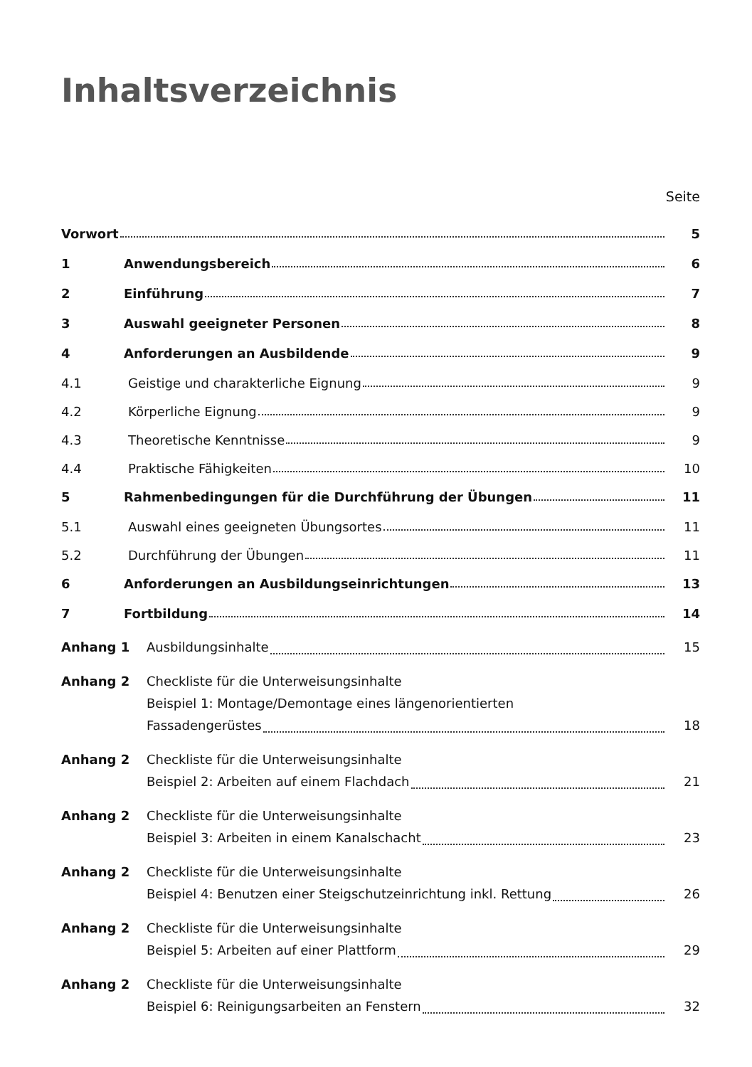Inhaltsverzeichnis
Seite
Vorwort
5
1
Anwendungsbereich
6
2
Einführung
7
3
Auswahl geeigneter Personen
8
4
Anforderungen an Ausbildende
9
4.1
Geistige und charakterliche Eignung
9
4.2
Körperliche Eignung
9
4.3
Theoretische Kenntnisse
9
4.4
Praktische Fähigkeiten
10
5
Rahmenbedingungen für die Durchführung der Übungen
11
5.1
Auswahl eines geeigneten Übungsortes
11
5.2
Durchführung der Übungen
11
6
Anforderungen an Ausbildungseinrichtungen
13
7
Fortbildung
14
Anhang 1
Ausbildungsinhalte 15
Anhang 2
Checkliste für die Unterweisungsinhalte
Beispiel 1: Montage/Demontage eines längenorientierten
Fassadengerüstes 18
Anhang 2
Checkliste für die Unterweisungsinhalte
Beispiel 2: Arbeiten auf einem Flachdach 21
Anhang 2
Checkliste für die Unterweisungsinhalte
Beispiel 3: Arbeiten in einem Kanalschacht 23
Anhang 2
Checkliste für die Unterweisungsinhalte
Beispiel 4: Benutzen einer Steigschutzeinrichtung inkl. Rettung 26
Anhang 2
Checkliste für die Unterweisungsinhalte
Beispiel 5: Arbeiten auf einer Plattform 29
Anhang 2
Checkliste für die Unterweisungsinhalte
Beispiel 6: Reinigungsarbeiten an Fenstern 32